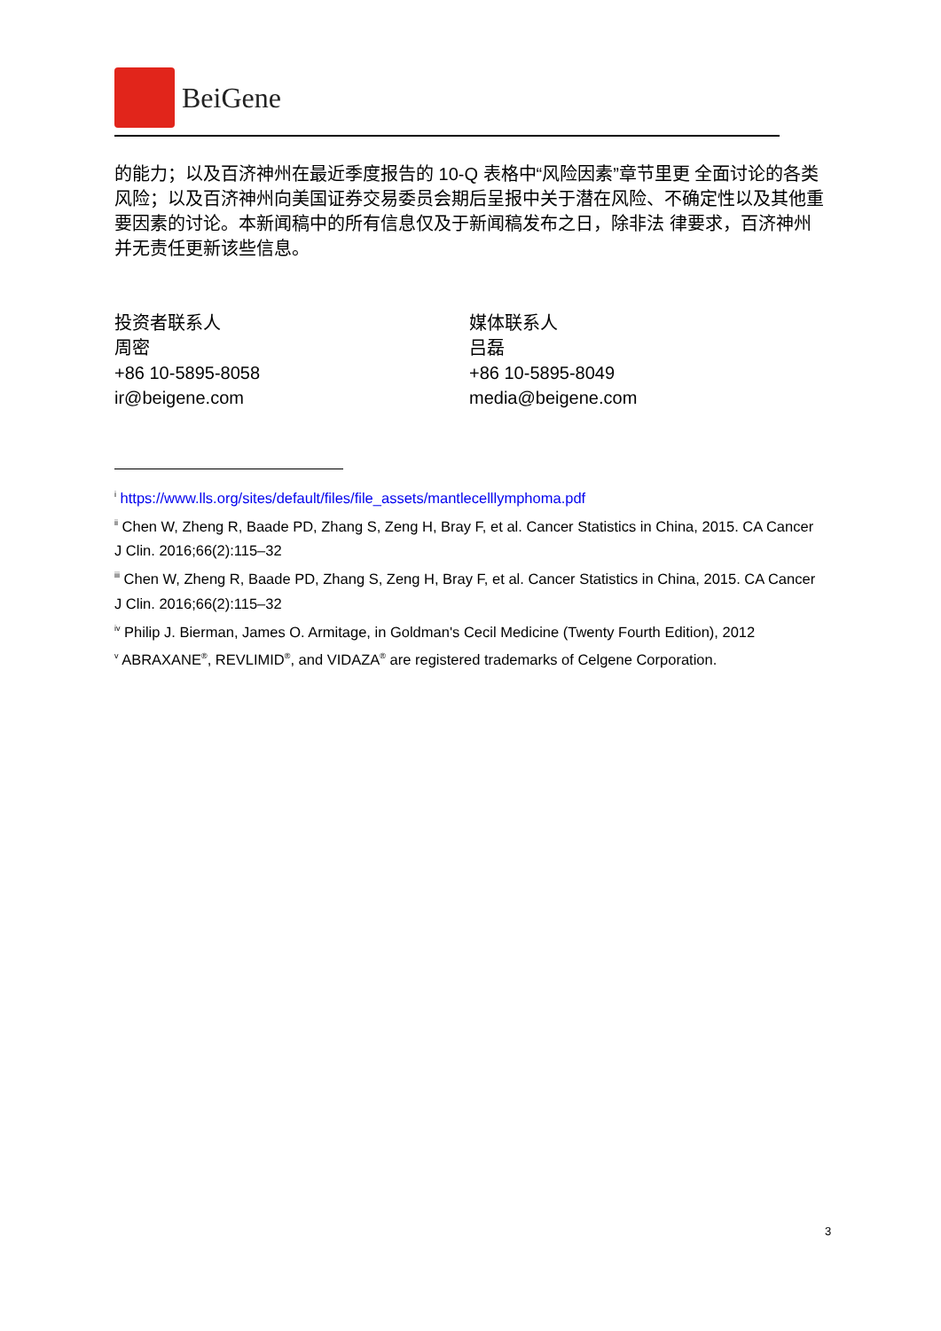BeiGene
的能力；以及百济神州在最近季度报告的 10-Q 表格中“风险因素”章节里更 全面讨论的各类风险；以及百济神州向美国证券交易委员会期后呈报中关于潜在风险、不确定性以及其他重要因素的讨论。本新闻稿中的所有信息仅及于新闻稿发布之日，除非法 律要求，百济神州并无责任更新该些信息。
投资者联系人
周密
+86 10-5895-8058
ir@beigene.com
媒体联系人
吕磊
+86 10-5895-8049
media@beigene.com
<sup>i</sup> https://www.lls.org/sites/default/files/file_assets/mantlecelllymphoma.pdf
<sup>ii</sup> Chen W, Zheng R, Baade PD, Zhang S, Zeng H, Bray F, et al. Cancer Statistics in China, 2015. CA Cancer J Clin. 2016;66(2):115–32
<sup>iii</sup> Chen W, Zheng R, Baade PD, Zhang S, Zeng H, Bray F, et al. Cancer Statistics in China, 2015. CA Cancer J Clin. 2016;66(2):115–32
<sup>iv</sup> Philip J. Bierman, James O. Armitage, in Goldman's Cecil Medicine (Twenty Fourth Edition), 2012
<sup>v</sup> ABRAXANE<sup>®</sup>, REVLIMID<sup>®</sup>, and VIDAZA<sup>®</sup> are registered trademarks of Celgene Corporation.
3